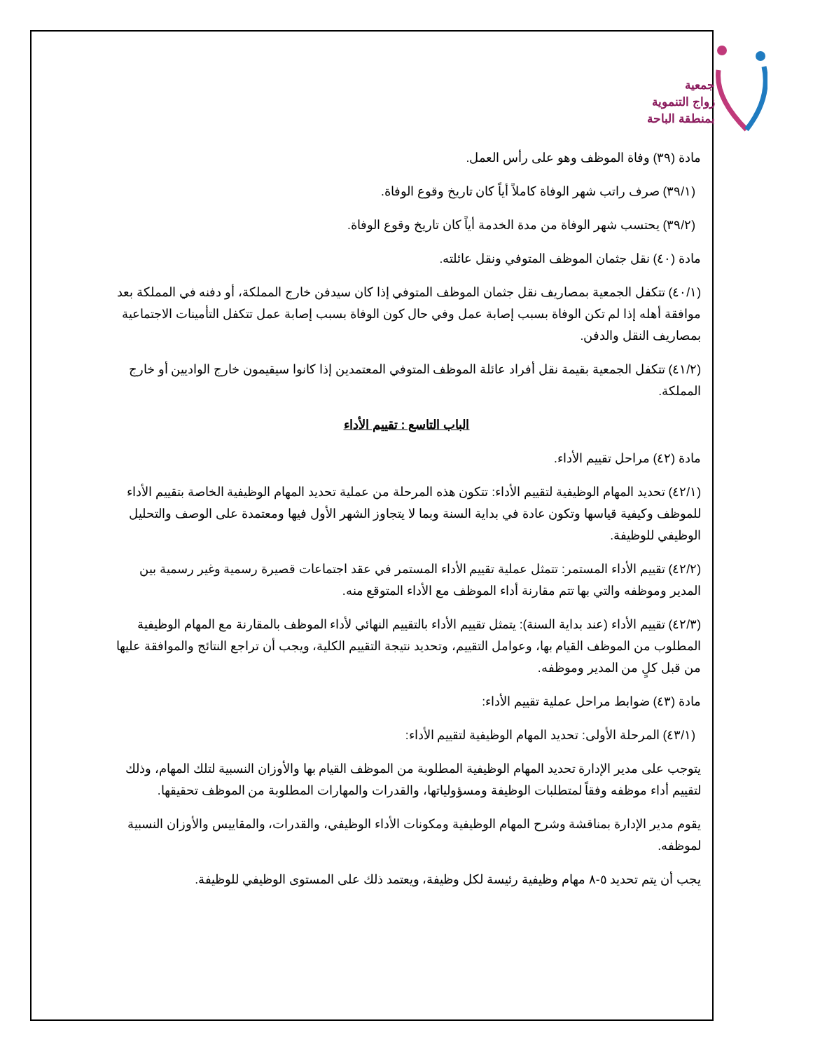جمعية
زواج التنموية
بمنطقة الباحة
مادة (٣٩) وفاة الموظف وهو على رأس العمل.
(٣٩/١) صرف راتب شهر الوفاة كاملاً أياً كان تاريخ وقوع الوفاة.
(٣٩/٢) يحتسب شهر الوفاة من مدة الخدمة أياً كان تاريخ وقوع الوفاة.
مادة (٤٠) نقل جثمان الموظف المتوفي ونقل عائلته.
(٤٠/١) تتكفل الجمعية بمصاريف نقل جثمان الموظف المتوفي إذا كان سيدفن خارج المملكة، أو دفنه في المملكة بعد موافقة أهله إذا لم تكن الوفاة بسبب إصابة عمل وفي حال كون الوفاة بسبب إصابة عمل تتكفل التأمينات الاجتماعية بمصاريف النقل والدفن.
(٤١/٢) تتكفل الجمعية بقيمة نقل أفراد عائلة الموظف المتوفي المعتمدين إذا كانوا سيقيمون خارج الواديين أو خارج المملكة.
الباب التاسع : تقييم الأداء
مادة (٤٢) مراحل تقييم الأداء.
(٤٢/١) تحديد المهام الوظيفية لتقييم الأداء: تتكون هذه المرحلة من عملية تحديد المهام الوظيفية الخاصة بتقييم الأداء للموظف وكيفية قياسها وتكون عادة في بداية السنة وبما لا يتجاوز الشهر الأول فيها ومعتمدة على الوصف والتحليل الوظيفي للوظيفة.
(٤٢/٢) تقييم الأداء المستمر: تتمثل عملية تقييم الأداء المستمر في عقد اجتماعات قصيرة رسمية وغير رسمية بين المدير وموظفه والتي بها تتم مقارنة أداء الموظف مع الأداء المتوقع منه.
(٤٢/٣) تقييم الأداء (عند بداية السنة): يتمثل تقييم الأداء بالتقييم النهائي لأداء الموظف بالمقارنة مع المهام الوظيفية المطلوب من الموظف القيام بها، وعوامل التقييم، وتحديد نتيجة التقييم الكلية، ويجب أن تراجع النتائج والموافقة عليها من قبل كلٍ من المدير وموظفه.
مادة (٤٣) ضوابط مراحل عملية تقييم الأداء:
(٤٣/١) المرحلة الأولى: تحديد المهام الوظيفية لتقييم الأداء:
يتوجب على مدير الإدارة تحديد المهام الوظيفية المطلوبة من الموظف القيام بها والأوزان النسبية لتلك المهام، وذلك لتقييم أداء موظفه وفقاً لمتطلبات الوظيفة ومسؤولياتها، والقدرات والمهارات المطلوبة من الموظف تحقيقها.
يقوم مدير الإدارة بمناقشة وشرح المهام الوظيفية ومكونات الأداء الوظيفي، والقدرات، والمقاييس والأوزان النسبية لموظفه.
يجب أن يتم تحديد ٥-٨ مهام وظيفية رئيسة لكل وظيفة، ويعتمد ذلك على المستوى الوظيفي للوظيفة.